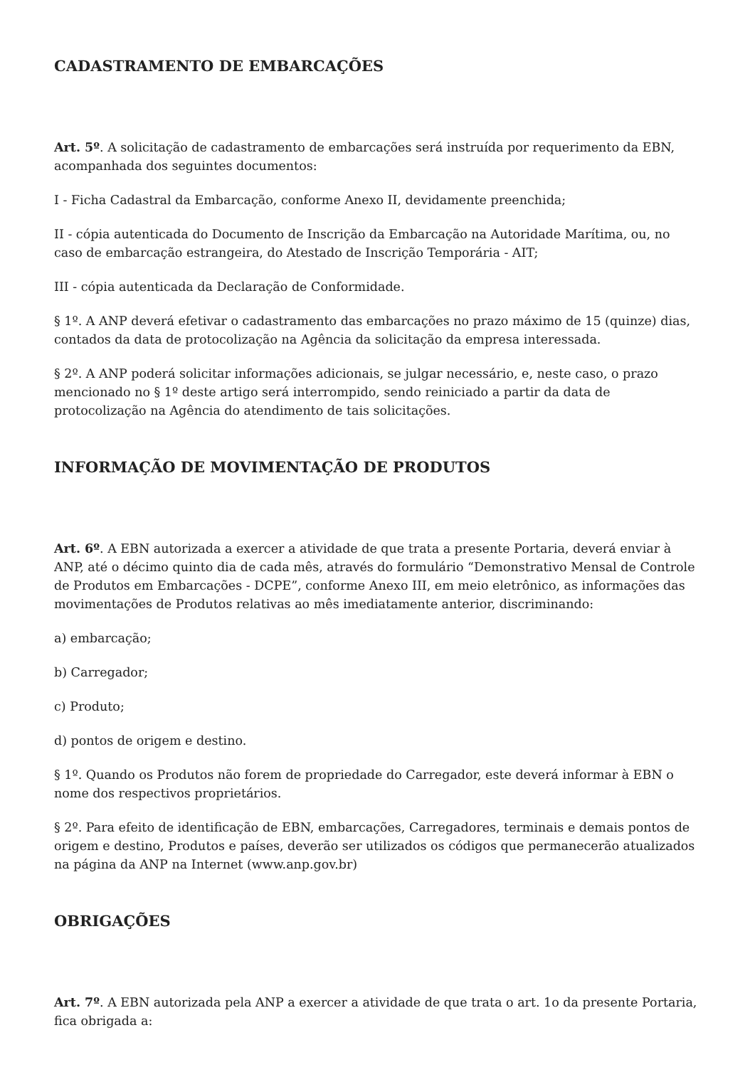CADASTRAMENTO DE EMBARCAÇÕES
Art. 5º. A solicitação de cadastramento de embarcações será instruída por requerimento da EBN, acompanhada dos seguintes documentos:
I - Ficha Cadastral da Embarcação, conforme Anexo II, devidamente preenchida;
II - cópia autenticada do Documento de Inscrição da Embarcação na Autoridade Marítima, ou, no caso de embarcação estrangeira, do Atestado de Inscrição Temporária - AIT;
III - cópia autenticada da Declaração de Conformidade.
§ 1º. A ANP deverá efetivar o cadastramento das embarcações no prazo máximo de 15 (quinze) dias, contados da data de protocolização na Agência da solicitação da empresa interessada.
§ 2º. A ANP poderá solicitar informações adicionais, se julgar necessário, e, neste caso, o prazo mencionado no § 1º deste artigo será interrompido, sendo reiniciado a partir da data de protocolização na Agência do atendimento de tais solicitações.
INFORMAÇÃO DE MOVIMENTAÇÃO DE PRODUTOS
Art. 6º. A EBN autorizada a exercer a atividade de que trata a presente Portaria, deverá enviar à ANP, até o décimo quinto dia de cada mês, através do formulário “Demonstrativo Mensal de Controle de Produtos em Embarcações - DCPE”, conforme Anexo III, em meio eletrônico, as informações das movimentações de Produtos relativas ao mês imediatamente anterior, discriminando:
a) embarcação;
b) Carregador;
c) Produto;
d) pontos de origem e destino.
§ 1º. Quando os Produtos não forem de propriedade do Carregador, este deverá informar à EBN o nome dos respectivos proprietários.
§ 2º. Para efeito de identificação de EBN, embarcações, Carregadores, terminais e demais pontos de origem e destino, Produtos e países, deverão ser utilizados os códigos que permanecerão atualizados na página da ANP na Internet (www.anp.gov.br)
OBRIGAÇÕES
Art. 7º. A EBN autorizada pela ANP a exercer a atividade de que trata o art. 1o da presente Portaria, fica obrigada a: